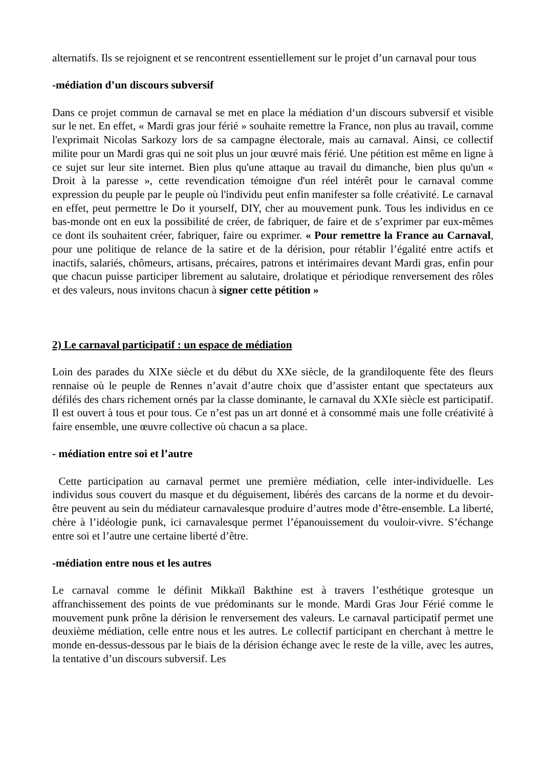alternatifs. Ils se rejoignent et se rencontrent essentiellement sur le projet d’un carnaval pour tous
-médiation d’un discours subversif
Dans ce projet commun de carnaval se met en place la médiation d‘un discours subversif et visible sur le net. En effet, « Mardi gras jour férié » souhaite remettre la France, non plus au travail, comme l'exprimait Nicolas Sarkozy lors de sa campagne électorale, mais au carnaval. Ainsi, ce collectif milite pour un Mardi gras qui ne soit plus un jour œuvré mais férié. Une pétition est même en ligne à ce sujet sur leur site internet. Bien plus qu'une attaque au travail du dimanche, bien plus qu'un « Droit à la paresse », cette revendication témoigne d'un réel intérêt pour le carnaval comme expression du peuple par le peuple où l'individu peut enfin manifester sa folle créativité. Le carnaval en effet, peut permettre le Do it yourself, DIY, cher au mouvement punk. Tous les individus en ce bas-monde ont en eux la possibilité de créer, de fabriquer, de faire et de s’exprimer par eux-mêmes ce dont ils souhaitent créer, fabriquer, faire ou exprimer. « Pour remettre la France au Carnaval, pour une politique de relance de la satire et de la dérision, pour rétablir l’égalité entre actifs et inactifs, salariés, chômeurs, artisans, précaires, patrons et intérimaires devant Mardi gras, enfin pour que chacun puisse participer librement au salutaire, drolatique et périodique renversement des rôles et des valeurs, nous invitons chacun à signer cette pétition »
2) Le carnaval participatif : un espace de médiation
Loin des parades du XIXe siècle et du début du XXe siècle, de la grandiloquente fête des fleurs rennaise où le peuple de Rennes n’avait d’autre choix que d’assister entant que spectateurs aux défilés des chars richement ornés par la classe dominante, le carnaval du XXIe siècle est participatif. Il est ouvert à tous et pour tous. Ce n’est pas un art donné et à consommé mais une folle créativité à faire ensemble, une œuvre collective où chacun a sa place.
- médiation entre soi et l’autre
Cette participation au carnaval permet une première médiation, celle inter-individuelle. Les individus sous couvert du masque et du déguisement, libérés des carcans de la norme et du devoir-être peuvent au sein du médiateur carnavalesque produire d’autres mode d’être-ensemble. La liberté, chère à l’idéologie punk, ici carnavalesque permet l’épanouissement du vouloir-vivre. S’échange entre soi et l’autre une certaine liberté d’être.
-médiation entre nous et les autres
Le carnaval comme le définit Mikkaïl Bakthine est à travers l’esthétique grotesque un affranchissement des points de vue prédominants sur le monde. Mardi Gras Jour Férié comme le mouvement punk prône la dérision le renversement des valeurs. Le carnaval participatif permet une deuxième médiation, celle entre nous et les autres. Le collectif participant en cherchant à mettre le monde en-dessus-dessous par le biais de la dérision échange avec le reste de la ville, avec les autres, la tentative d’un discours subversif. Les